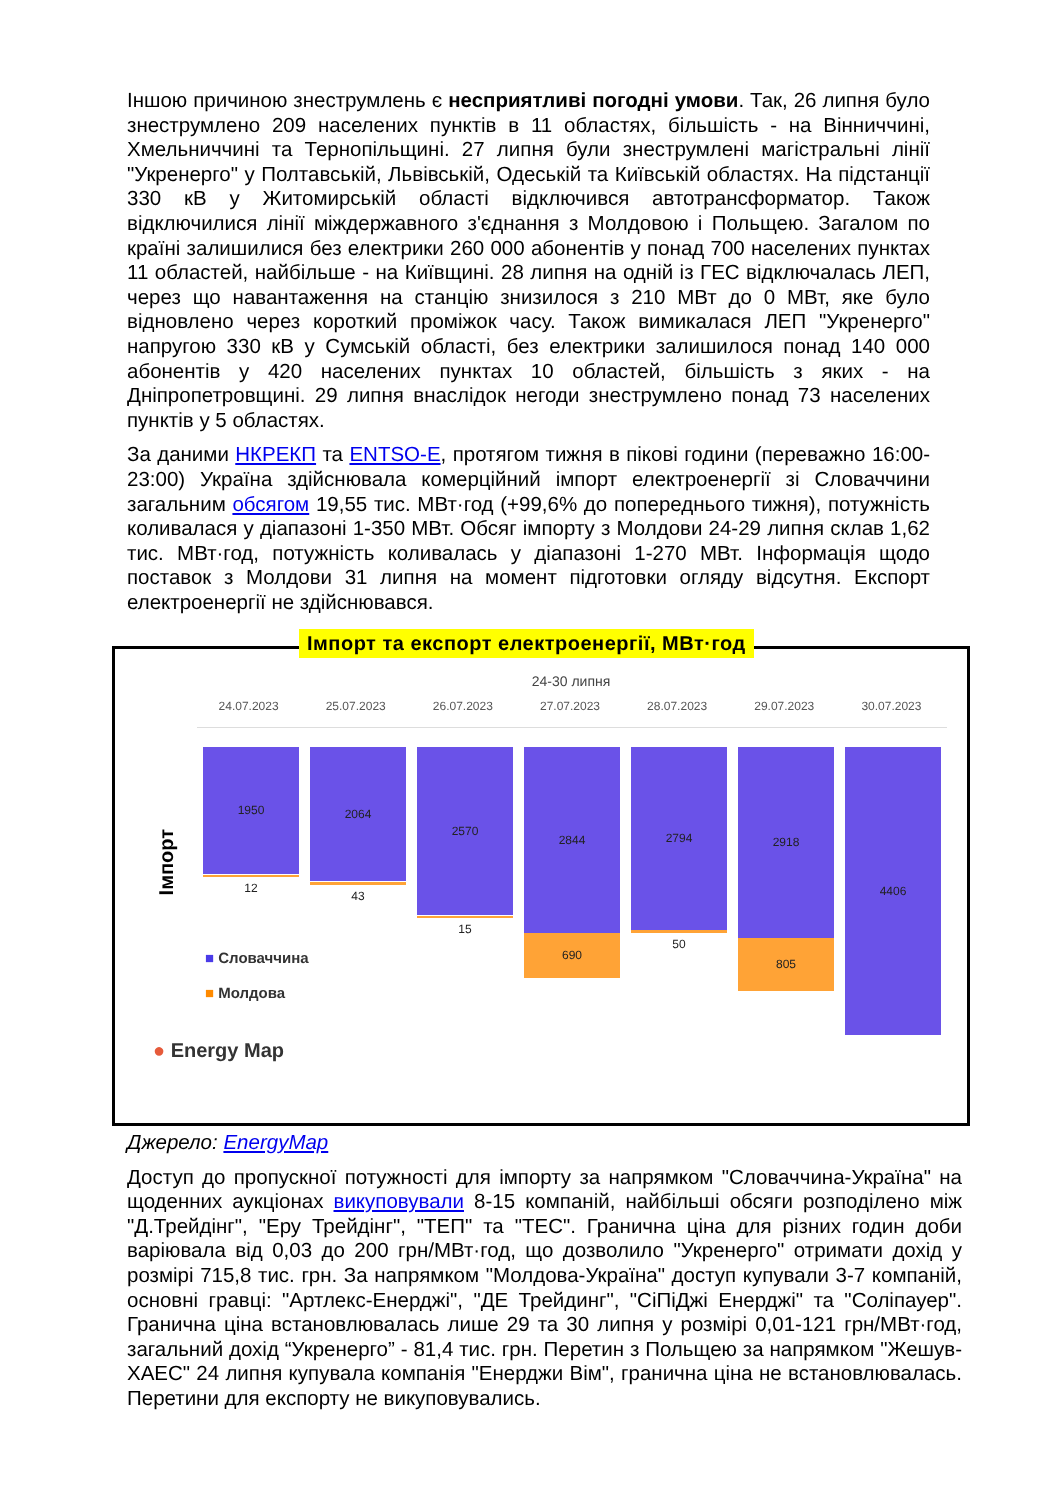Іншою причиною знеструмлень є несприятливі погодні умови. Так, 26 липня було знеструмлено 209 населених пунктів в 11 областях, більшість - на Вінниччині, Хмельниччині та Тернопільщині. 27 липня були знеструмлені магістральні лінії "Укренерго" у Полтавській, Львівській, Одеській та Київській областях. На підстанції 330 кВ у Житомирській області відключився автотрансформатор. Також відключилися лінії міждержавного з'єднання з Молдовою і Польщею. Загалом по країні залишилися без електрики 260 000 абонентів у понад 700 населених пунктах 11 областей, найбільше - на Київщині. 28 липня на одній із ГЕС відключалась ЛЕП, через що навантаження на станцію знизилося з 210 МВт до 0 МВт, яке було відновлено через короткий проміжок часу. Також вимикалася ЛЕП "Укренерго" напругою 330 кВ у Сумській області, без електрики залишилося понад 140 000 абонентів у 420 населених пунктах 10 областей, більшість з яких - на Дніпропетровщині. 29 липня внаслідок негоди знеструмлено понад 73 населених пунктів у 5 областях.
За даними НКРЕКП та ENTSO-E, протягом тижня в пікові години (переважно 16:00-23:00) Україна здійснювала комерційний імпорт електроенергії зі Словаччини загальним обсягом 19,55 тис. МВт·год (+99,6% до попереднього тижня), потужність коливалася у діапазоні 1-350 МВт. Обсяг імпорту з Молдови 24-29 липня склав 1,62 тис. МВт·год, потужність коливалась у діапазоні 1-270 МВт. Інформація щодо поставок з Молдови 31 липня на момент підготовки огляду відсутня. Експорт електроенергії не здійснювався.
Імпорт та експорт електроенергії, МВт·год
24-30 липня
24.07.2023 25.07.2023 26.07.2023 27.07.2023 28.07.2023 29.07.2023 30.07.2023
Імпорт
1950
12
2064
43
2570
15
2844
690
2794
50
2918
805
4406
■ Словаччина
■ Молдова
● Energy Map
Джерело: EnergyMap
Доступ до пропускної потужності для імпорту за напрямком "Словаччина-Україна" на щоденних аукціонах викуповували 8-15 компаній, найбільші обсяги розподілено між "Д.Трейдінг", "Еру Трейдінг", "ТЕП" та "ТЕС". Гранична ціна для різних годин доби варіювала від 0,03 до 200 грн/МВт·год, що дозволило "Укренерго" отримати дохід у розмірі 715,8 тис. грн. За напрямком "Молдова-Україна" доступ купували 3-7 компаній, основні гравці: "Артлекс-Енерджі", "ДЕ Трейдинг", "СіПіДжі Енерджі" та "Соліпауер". Гранична ціна встановлювалась лише 29 та 30 липня у розмірі 0,01-121 грн/МВт·год, загальний дохід “Укренерго” - 81,4 тис. грн. Перетин з Польщею за напрямком "Жешув-ХАЕС" 24 липня купувала компанія "Енерджи Вім", гранична ціна не встановлювалась. Перетини для експорту не викуповувались.